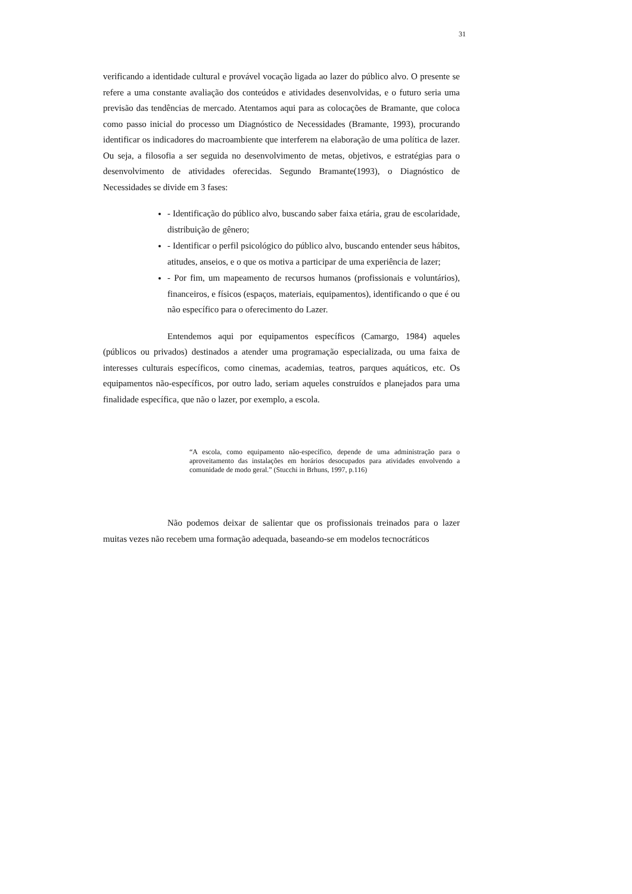31
verificando a identidade cultural e provável vocação ligada ao lazer do público alvo. O presente se refere a uma constante avaliação dos conteúdos e atividades desenvolvidas, e o futuro seria uma previsão das tendências de mercado. Atentamos aqui para as colocações de Bramante, que coloca como passo inicial do processo um Diagnóstico de Necessidades (Bramante, 1993), procurando identificar os indicadores do macroambiente que interferem na elaboração de uma política de lazer. Ou seja, a filosofia a ser seguida no desenvolvimento de metas, objetivos, e estratégias para o desenvolvimento de atividades oferecidas. Segundo Bramante(1993), o Diagnóstico de Necessidades se divide em 3 fases:
- Identificação do público alvo, buscando saber faixa etária, grau de escolaridade, distribuição de gênero;
- Identificar o perfil psicológico do público alvo, buscando entender seus hábitos, atitudes, anseios, e o que os motiva a participar de uma experiência de lazer;
- Por fim, um mapeamento de recursos humanos (profissionais e voluntários), financeiros, e físicos (espaços, materiais, equipamentos), identificando o que é ou não específico para o oferecimento do Lazer.
Entendemos aqui por equipamentos específicos (Camargo, 1984) aqueles (públicos ou privados) destinados a atender uma programação especializada, ou uma faixa de interesses culturais específicos, como cinemas, academias, teatros, parques aquáticos, etc. Os equipamentos não-específicos, por outro lado, seriam aqueles construídos e planejados para uma finalidade específica, que não o lazer, por exemplo, a escola.
“A escola, como equipamento não-específico, depende de uma administração para o aproveitamento das instalações em horários desocupados para atividades envolvendo a comunidade de modo geral.” (Stucchi in Brhuns, 1997, p.116)
Não podemos deixar de salientar que os profissionais treinados para o lazer muitas vezes não recebem uma formação adequada, baseando-se em modelos tecnocráticos